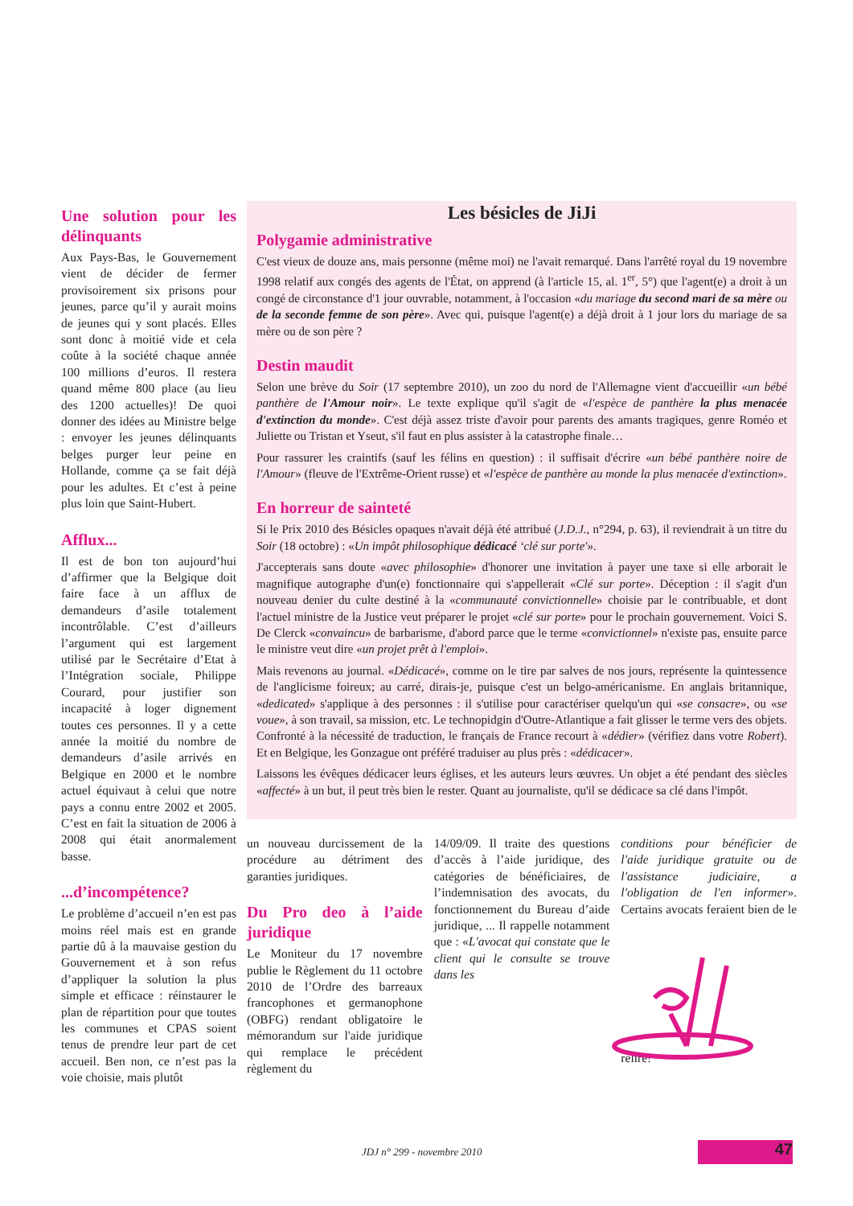Une solution pour les délinquants
Aux Pays-Bas, le Gouvernement vient de décider de fermer provisoirement six prisons pour jeunes, parce qu’il y aurait moins de jeunes qui y sont placés. Elles sont donc à moitié vide et cela coûte à la société chaque année 100 millions d’euros. Il restera quand même 800 place (au lieu des 1200 actuelles)! De quoi donner des idées au Ministre belge : envoyer les jeunes délinquants belges purger leur peine en Hollande, comme ça se fait déjà pour les adultes. Et c’est à peine plus loin que Saint-Hubert.
Afflux...
Il est de bon ton aujourd’hui d’affirmer que la Belgique doit faire face à un afflux de demandeurs d’asile totalement incontrôlable. C’est d’ailleurs l’argument qui est largement utilisé par le Secrétaire d’Etat à l’Intégration sociale, Philippe Courard, pour justifier son incapacité à loger dignement toutes ces personnes. Il y a cette année la moitié du nombre de demandeurs d’asile arrivés en Belgique en 2000 et le nombre actuel équivaut à celui que notre pays a connu entre 2002 et 2005. C’est en fait la situation de 2006 à 2008 qui était anormalement basse.
...d’incompétence?
Le problème d’accueil n’en est pas moins réel mais est en grande partie dû à la mauvaise gestion du Gouvernement et à son refus d’appliquer la solution la plus simple et efficace : réinstaurer le plan de répartition pour que toutes les communes et CPAS soient tenus de prendre leur part de cet accueil. Ben non, ce n’est pas la voie choisie, mais plutôt
Les bésicles de JiJi
Polygamie administrative
C'est vieux de douze ans, mais personne (même moi) ne l'avait remarqué. Dans l'arrêté royal du 19 novembre 1998 relatif aux congés des agents de l'État, on apprend (à l'article 15, al. 1<sup>er</sup>, 5°) que l'agent(e) a droit à un congé de circonstance d'1 jour ouvrable, notamment, à l'occasion «du mariage du second mari de sa mère ou de la seconde femme de son père». Avec qui, puisque l'agent(e) a déjà droit à 1 jour lors du mariage de sa mère ou de son père ?
Destin maudit
Selon une brève du Soir (17 septembre 2010), un zoo du nord de l'Allemagne vient d'accueillir «un bébé panthère de l'Amour noir». Le texte explique qu'il s'agit de «l'espèce de panthère la plus menacée d'extinction du monde». C'est déjà assez triste d'avoir pour parents des amants tragiques, genre Roméo et Juliette ou Tristan et Yseut, s'il faut en plus assister à la catastrophe finale…
Pour rassurer les craintifs (sauf les félins en question) : il suffisait d'écrire «un bébé panthère noire de l'Amour» (fleuve de l'Extrême-Orient russe) et «l'espèce de panthère au monde la plus menacée d'extinction».
En horreur de sainteté
Si le Prix 2010 des Bésicles opaques n'avait déjà été attribué (J.D.J., n°294, p. 63), il reviendrait à un titre du Soir (18 octobre) : «Un impôt philosophique dédicacé ‘clé sur porte'».
J'accepterais sans doute «avec philosophie» d'honorer une invitation à payer une taxe si elle arborait le magnifique autographe d'un(e) fonctionnaire qui s'appellerait «Clé sur porte». Déception : il s'agit d'un nouveau denier du culte destiné à la «communauté convictionnelle» choisie par le contribuable, et dont l'actuel ministre de la Justice veut préparer le projet «clé sur porte» pour le prochain gouvernement. Voici S. De Clerck «convaincu» de barbarisme, d'abord parce que le terme «convictionnel» n'existe pas, ensuite parce le ministre veut dire «un projet prêt à l'emploi».
Mais revenons au journal. «Dédicacé», comme on le tire par salves de nos jours, représente la quintessence de l'anglicisme foireux; au carré, dirais-je, puisque c'est un belgo-américanisme. En anglais britannique, «dedicated» s'applique à des personnes : il s'utilise pour caractériser quelqu'un qui «se consacre», ou «se voue», à son travail, sa mission, etc. Le technopidgin d'Outre-Atlantique a fait glisser le terme vers des objets. Confronté à la nécessité de traduction, le français de France recourt à «dédier» (vérifiez dans votre Robert). Et en Belgique, les Gonzague ont préféré traduiser au plus près : «dédicacer».
Laissons les évêques dédicacer leurs églises, et les auteurs leurs œuvres. Un objet a été pendant des siècles «affecté» à un but, il peut très bien le rester. Quant au journaliste, qu'il se dédicace sa clé dans l'impôt.
un nouveau durcissement de la procédure au détriment des garanties juridiques.
Du Pro deo à l’aide juridique
Le Moniteur du 17 novembre publie le Règlement du 11 octobre 2010 de l’Ordre des barreaux francophones et germanophone (OBFG) rendant obligatoire le mémorandum sur l'aide juridique qui remplace le précédent règlement du
14/09/09. Il traite des questions d’accès à l’aide juridique, des catégories de bénéficiaires, de l’indemnisation des avocats, du fonctionnement du Bureau d’aide juridique, ... Il rappelle notamment que : «L'avocat qui constate que le client qui le consulte se trouve dans les
conditions pour bénéficier de l'aide juridique gratuite ou de l'assistance judiciaire, a l'obligation de l'en informer». Certains avocats feraient bien de le relire!
JDJ n° 299 - novembre 2010 47